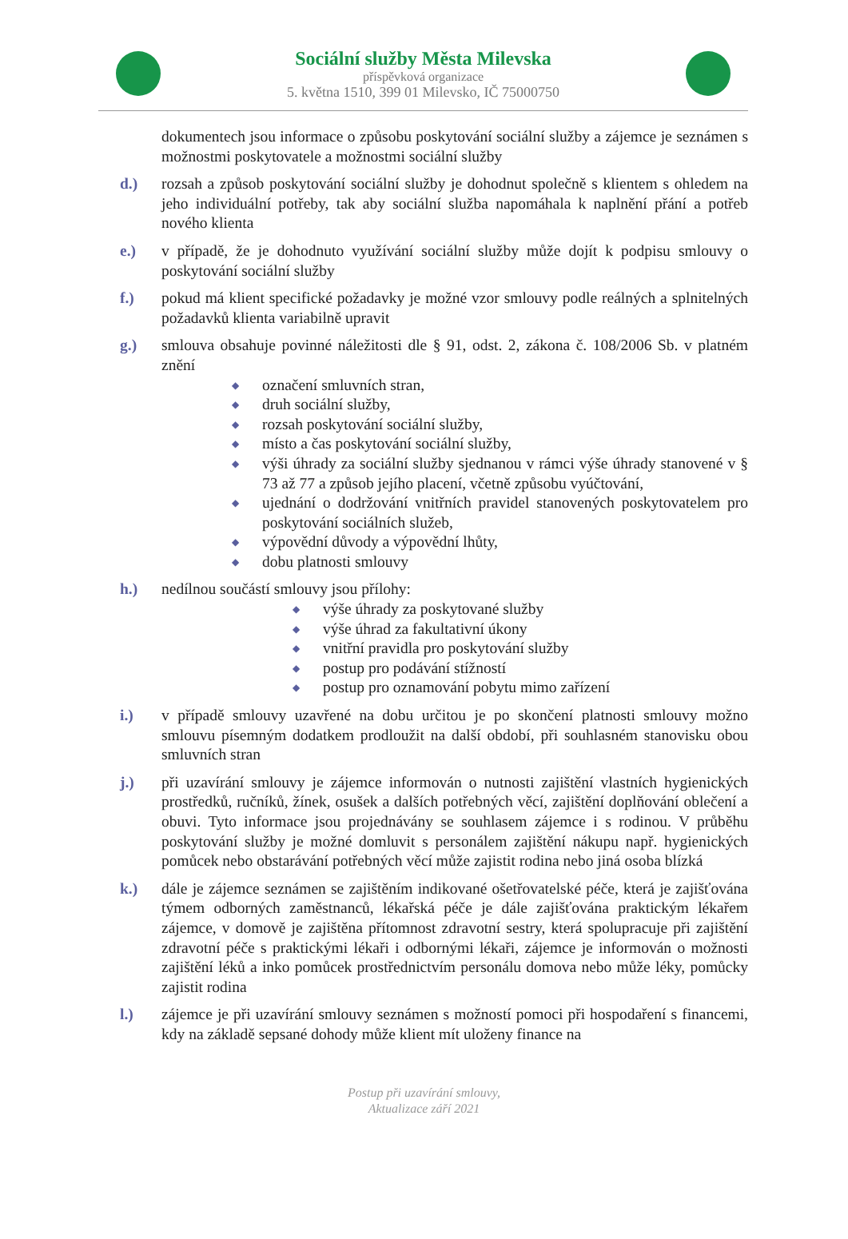Sociální služby Města Milevska
příspěvková organizace
5. května 1510, 399 01 Milevsko, IČ 75000750
dokumentech jsou informace o způsobu poskytování sociální služby a zájemce je seznámen s možnostmi poskytovatele a možnostmi sociální služby
d.) rozsah a způsob poskytování sociální služby je dohodnut společně s klientem s ohledem na jeho individuální potřeby, tak aby sociální služba napomáhala k naplnění přání a potřeb nového klienta
e.) v případě, že je dohodnuto využívání sociální služby může dojít k podpisu smlouvy o poskytování sociální služby
f.) pokud má klient specifické požadavky je možné vzor smlouvy podle reálných a splnitelných požadavků klienta variabilně upravit
g.) smlouva obsahuje povinné náležitosti dle § 91, odst. 2, zákona č. 108/2006 Sb. v platném znění
◆ označení smluvních stran,
◆ druh sociální služby,
◆ rozsah poskytování sociální služby,
◆ místo a čas poskytování sociální služby,
◆ výši úhrady za sociální služby sjednanou v rámci výše úhrady stanovené v § 73 až 77 a způsob jejího placení, včetně způsobu vyúčtování,
◆ ujednání o dodržování vnitřních pravidel stanovených poskytovatelem pro poskytování sociálních služeb,
◆ výpovědní důvody a výpovědní lhůty,
◆ dobu platnosti smlouvy
h.) nedílnou součástí smlouvy jsou přílohy:
◆ výše úhrady za poskytované služby
◆ výše úhrad za fakultativní úkony
◆ vnitřní pravidla pro poskytování služby
◆ postup pro podávání stížností
◆ postup pro oznamování pobytu mimo zařízení
i.) v případě smlouvy uzavřené na dobu určitou je po skončení platnosti smlouvy možno smlouvu písemným dodatkem prodloužit na další období, při souhlasném stanovisku obou smluvních stran
j.) při uzavírání smlouvy je zájemce informován o nutnosti zajištění vlastních hygienických prostředků, ručníků, žínek, osušek a dalších potřebných věcí, zajištění doplňování oblečení a obuvi. Tyto informace jsou projednávány se souhlasem zájemce i s rodinou. V průběhu poskytování služby je možné domluvit s personálem zajištění nákupu např. hygienických pomůcek nebo obstarávání potřebných věcí může zajistit rodina nebo jiná osoba blízká
k.) dále je zájemce seznámen se zajištěním indikované ošetřovatelské péče, která je zajišťována týmem odborných zaměstnanců, lékařská péče je dále zajišťována praktickým lékařem zájemce, v domově je zajištěna přítomnost zdravotní sestry, která spolupracuje při zajištění zdravotní péče s praktickými lékaři i odbornými lékaři, zájemce je informován o možnosti zajištění léků a inko pomůcek prostřednictvím personálu domova nebo může léky, pomůcky zajistit rodina
l.) zájemce je při uzavírání smlouvy seznámen s možností pomoci při hospodaření s financemi, kdy na základě sepsané dohody může klient mít uloženy finance na
Postup při uzavírání smlouvy,
Aktualizace září 2021